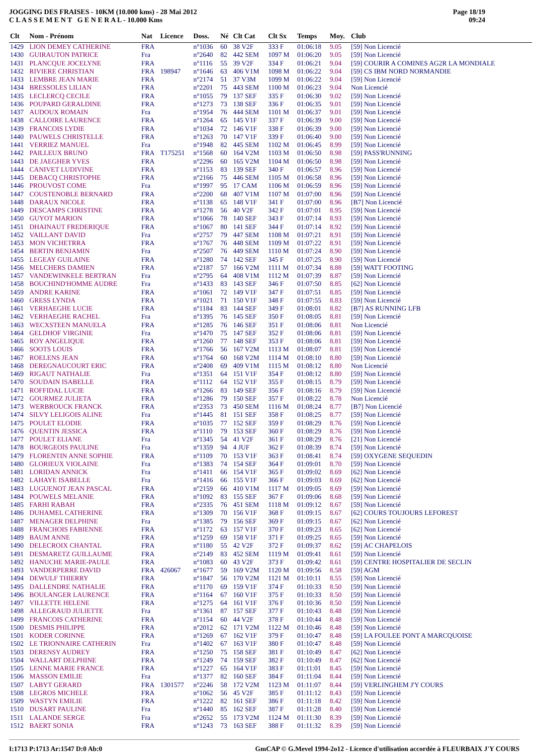JOGGING DES FRAISES - 10KM (10.000 kms) - 28 Mai 2012
C L A S S E M E N T G E N E R A L - 10.000 Kms
Page 18/19
09:24
| Clt | Nom - Prénom | Nat | Licence | Doss. | Né | Clt Cat | Clt Sx | Temps | Moy. | Club |
| --- | --- | --- | --- | --- | --- | --- | --- | --- | --- | --- |
| 1429 | LION DEMEY CATHERINE | FRA | | n°1036 | 60 | 38 V2F | 333 F | 01:06:18 | 9.05 | [59] Non Licencié |
| 1430 | GUIRAUTON PATRICE | Fra | | n°2640 | 82 | 442 SEM | 1097 M | 01:06:20 | 9.05 | [59] Non Licencié |
| 1431 | PLANCQUE JOCELYNE | FRA | | n°1116 | 55 | 39 V2F | 334 F | 01:06:21 | 9.04 | [59] COURIR A COMINES AG2R LA MONDIALE |
| 1432 | RIVIERE CHRISTIAN | FRA | 198947 | n°1646 | 63 | 406 V1M | 1098 M | 01:06:22 | 9.04 | [59] CS IBM NORD NORMANDIE |
| 1433 | LEMBRE JEAN MARIE | FRA | | n°2174 | 51 | 37 V3M | 1099 M | 01:06:22 | 9.04 | [59] Non Licencié |
| 1434 | BRESSOLES LILIAN | FRA | | n°2201 | 75 | 443 SEM | 1100 M | 01:06:23 | 9.04 | Non Licencié |
| 1435 | LECLERCQ CECILE | FRA | | n°1055 | 79 | 137 SEF | 335 F | 01:06:30 | 9.02 | [59] Non Licencié |
| 1436 | POUPARD GERALDINE | FRA | | n°1273 | 73 | 138 SEF | 336 F | 01:06:35 | 9.01 | [59] Non Licencié |
| 1437 | AUDOUX ROMAIN | Fra | | n°1954 | 76 | 444 SEM | 1101 M | 01:06:37 | 9.01 | [59] Non Licencié |
| 1438 | CALLOIRE LAURENCE | FRA | | n°1264 | 65 | 145 V1F | 337 F | 01:06:39 | 9.00 | [59] Non Licencié |
| 1439 | FRANCOIS LYDIE | FRA | | n°1034 | 72 | 146 V1F | 338 F | 01:06:39 | 9.00 | [59] Non Licencié |
| 1440 | PAUWELS CHRISTELLE | FRA | | n°1263 | 70 | 147 V1F | 339 F | 01:06:40 | 9.00 | [59] Non Licencié |
| 1441 | VERRIEZ MANUEL | Fra | | n°1948 | 82 | 445 SEM | 1102 M | 01:06:45 | 8.99 | [59] Non Licencié |
| 1442 | PAILLEUX BRUNO | FRA | T175251 | n°1568 | 60 | 164 V2M | 1103 M | 01:06:50 | 8.98 | [59] PASS'RUNNING |
| 1443 | DE JAEGHER YVES | FRA | | n°2296 | 60 | 165 V2M | 1104 M | 01:06:50 | 8.98 | [59] Non Licencié |
| 1444 | CANIVET LUDIVINE | FRA | | n°1153 | 83 | 139 SEF | 340 F | 01:06:57 | 8.96 | [59] Non Licencié |
| 1445 | DEBACQ CHRISTOPHE | FRA | | n°2166 | 75 | 446 SEM | 1105 M | 01:06:58 | 8.96 | [59] Non Licencié |
| 1446 | PROUVOST COME | Fra | | n°1997 | 95 | 17 CAM | 1106 M | 01:06:59 | 8.96 | [59] Non Licencié |
| 1447 | COUSTENOBLE BERNARD | FRA | | n°2200 | 68 | 407 V1M | 1107 M | 01:07:00 | 8.96 | [59] Non Licencié |
| 1448 | DARAUX NICOLE | FRA | | n°1138 | 65 | 148 V1F | 341 F | 01:07:00 | 8.96 | [B7] Non Licencié |
| 1449 | DESCAMPS CHRISTINE | FRA | | n°1278 | 56 | 40 V2F | 342 F | 01:07:01 | 8.95 | [59] Non Licencié |
| 1450 | GUYOT MARION | FRA | | n°1066 | 78 | 140 SEF | 343 F | 01:07:14 | 8.93 | [59] Non Licencié |
| 1451 | DHAINAUT FREDERIQUE | FRA | | n°1067 | 80 | 141 SEF | 344 F | 01:07:14 | 8.92 | [59] Non Licencié |
| 1452 | VAILLANT DAVID | Fra | | n°2757 | 79 | 447 SEM | 1108 M | 01:07:21 | 8.91 | [59] Non Licencié |
| 1453 | MON VICHETRRA | FRA | | n°1767 | 76 | 448 SEM | 1109 M | 01:07:22 | 8.91 | [59] Non Licencié |
| 1454 | BERTIN BENJAMIN | Fra | | n°2507 | 76 | 449 SEM | 1110 M | 01:07:24 | 8.90 | [59] Non Licencié |
| 1455 | LEGEAY GUILAINE | FRA | | n°1280 | 74 | 142 SEF | 345 F | 01:07:25 | 8.90 | [59] Non Licencié |
| 1456 | MELCHERS DAMIEN | FRA | | n°2187 | 57 | 166 V2M | 1111 M | 01:07:34 | 8.88 | [59] WATT FOOTING |
| 1457 | VANDEWINKELE BERTRAN | Fra | | n°2795 | 64 | 408 V1M | 1112 M | 01:07:39 | 8.87 | [59] Non Licencié |
| 1458 | BOUCHIND'HOMME AUDRE | Fra | | n°1433 | 83 | 143 SEF | 346 F | 01:07:50 | 8.85 | [62] Non Licencié |
| 1459 | ANDRE KARINE | FRA | | n°1061 | 72 | 149 V1F | 347 F | 01:07:51 | 8.85 | [59] Non Licencié |
| 1460 | GRESS LYNDA | FRA | | n°1021 | 71 | 150 V1F | 348 F | 01:07:55 | 8.83 | [59] Non Licencié |
| 1461 | VERHAEGHE LUCIE | FRA | | n°1184 | 83 | 144 SEF | 349 F | 01:08:01 | 8.82 | [B7] AS RUNNING LFB |
| 1462 | VERHAEGHE RACHEL | Fra | | n°1395 | 76 | 145 SEF | 350 F | 01:08:05 | 8.81 | [59] Non Licencié |
| 1463 | WECXSTEEN MANUELA | FRA | | n°1285 | 76 | 146 SEF | 351 F | 01:08:06 | 8.81 | Non Licencié |
| 1464 | GELDHOF VIRGINIE | Fra | | n°1470 | 75 | 147 SEF | 352 F | 01:08:06 | 8.81 | [59] Non Licencié |
| 1465 | ROY ANGELIQUE | FRA | | n°1260 | 77 | 148 SEF | 353 F | 01:08:06 | 8.81 | [59] Non Licencié |
| 1466 | SOOTS LOUIS | FRA | | n°1766 | 56 | 167 V2M | 1113 M | 01:08:07 | 8.81 | [59] Non Licencié |
| 1467 | ROELENS JEAN | FRA | | n°1764 | 60 | 168 V2M | 1114 M | 01:08:10 | 8.80 | [59] Non Licencié |
| 1468 | DEREGNAUCOURT ERIC | FRA | | n°2408 | 69 | 409 V1M | 1115 M | 01:08:12 | 8.80 | Non Licencié |
| 1469 | RIGAUT NATHALIE | Fra | | n°1351 | 64 | 151 V1F | 354 F | 01:08:12 | 8.80 | [59] Non Licencié |
| 1470 | SOUDAIN ISABELLE | FRA | | n°1112 | 64 | 152 V1F | 355 F | 01:08:15 | 8.79 | [59] Non Licencié |
| 1471 | ROFFIDAL LUCIE | FRA | | n°1266 | 83 | 149 SEF | 356 F | 01:08:16 | 8.79 | [59] Non Licencié |
| 1472 | GOURMEZ JULIETA | FRA | | n°1286 | 79 | 150 SEF | 357 F | 01:08:22 | 8.78 | Non Licencié |
| 1473 | WERBROUCK FRANCK | FRA | | n°2353 | 73 | 450 SEM | 1116 M | 01:08:24 | 8.77 | [B7] Non Licencié |
| 1474 | SILVY LELIGOIS ALINE | Fra | | n°1445 | 81 | 151 SEF | 358 F | 01:08:25 | 8.77 | [59] Non Licencié |
| 1475 | POULET ELODIE | FRA | | n°1035 | 77 | 152 SEF | 359 F | 01:08:29 | 8.76 | [59] Non Licencié |
| 1476 | QUENTIN JESSICA | FRA | | n°1110 | 79 | 153 SEF | 360 F | 01:08:29 | 8.76 | [59] Non Licencié |
| 1477 | POULET ELIANE | Fra | | n°1345 | 54 | 41 V2F | 361 F | 01:08:29 | 8.76 | [21] Non Licencié |
| 1478 | BOURGEOIS PAULINE | Fra | | n°1359 | 94 | 4 JUF | 362 F | 01:08:39 | 8.74 | [59] Non Licencié |
| 1479 | FLORENTIN ANNE SOPHIE | FRA | | n°1109 | 70 | 153 V1F | 363 F | 01:08:41 | 8.74 | [59] OXYGENE SEQUEDIN |
| 1480 | GLORIEUX VIOLAINE | Fra | | n°1383 | 74 | 154 SEF | 364 F | 01:09:01 | 8.70 | [59] Non Licencié |
| 1481 | LORIDAN ANNICK | Fra | | n°1411 | 66 | 154 V1F | 365 F | 01:09:02 | 8.69 | [62] Non Licencié |
| 1482 | LAHAYE ISABELLE | Fra | | n°1416 | 66 | 155 V1F | 366 F | 01:09:03 | 8.69 | [62] Non Licencié |
| 1483 | LUGUENOT JEAN PASCAL | FRA | | n°2159 | 66 | 410 V1M | 1117 M | 01:09:05 | 8.69 | [59] Non Licencié |
| 1484 | POUWELS MELANIE | FRA | | n°1092 | 83 | 155 SEF | 367 F | 01:09:06 | 8.68 | [59] Non Licencié |
| 1485 | FARHI RABAH | FRA | | n°2335 | 76 | 451 SEM | 1118 M | 01:09:12 | 8.67 | [59] Non Licencié |
| 1486 | DUHAMEL CATHERINE | FRA | | n°1309 | 70 | 156 V1F | 368 F | 01:09:15 | 8.67 | [62] COURS TOUJOURS LEFOREST |
| 1487 | MENAGER DELPHINE | Fra | | n°1385 | 79 | 156 SEF | 369 F | 01:09:15 | 8.67 | [62] Non Licencié |
| 1488 | FRANCHOIS FABIENNE | FRA | | n°1172 | 63 | 157 V1F | 370 F | 01:09:23 | 8.65 | [62] Non Licencié |
| 1489 | BAUM ANNE | FRA | | n°1259 | 69 | 158 V1F | 371 F | 01:09:25 | 8.65 | [59] Non Licencié |
| 1490 | DELECROIX CHANTAL | FRA | | n°1180 | 55 | 42 V2F | 372 F | 01:09:37 | 8.62 | [59] AC CHAPELOIS |
| 1491 | DESMARETZ GUILLAUME | FRA | | n°2149 | 83 | 452 SEM | 1119 M | 01:09:41 | 8.61 | [59] Non Licencié |
| 1492 | HANUCHE MARIE-PAULE | FRA | | n°1083 | 60 | 43 V2F | 373 F | 01:09:42 | 8.61 | [59] CENTRE HOSPITALIER DE SECLIN |
| 1493 | VANDERPERRE DAVID | FRA | 426067 | n°1677 | 59 | 169 V2M | 1120 M | 01:09:56 | 8.58 | [59] AGM |
| 1494 | DEWULF THIERRY | FRA | | n°1847 | 56 | 170 V2M | 1121 M | 01:10:11 | 8.55 | [59] Non Licencié |
| 1495 | DALLENDRE NATHALIE | FRA | | n°1170 | 69 | 159 V1F | 374 F | 01:10:33 | 8.50 | [59] Non Licencié |
| 1496 | BOULANGER LAURENCE | FRA | | n°1164 | 67 | 160 V1F | 375 F | 01:10:33 | 8.50 | [59] Non Licencié |
| 1497 | VILLETTE HELENE | FRA | | n°1275 | 64 | 161 V1F | 376 F | 01:10:36 | 8.50 | [59] Non Licencié |
| 1498 | ALLEGRAUD JULIETTE | Fra | | n°1361 | 87 | 157 SEF | 377 F | 01:10:43 | 8.48 | [59] Non Licencié |
| 1499 | FRANCOIS CATHERINE | FRA | | n°1154 | 60 | 44 V2F | 378 F | 01:10:44 | 8.48 | [59] Non Licencié |
| 1500 | DESMIS PHILIPPE | FRA | | n°2012 | 62 | 171 V2M | 1122 M | 01:10:46 | 8.48 | [59] Non Licencié |
| 1501 | KODER CORINNE | FRA | | n°1269 | 67 | 162 V1F | 379 F | 01:10:47 | 8.48 | [59] LA FOULEE PONT A MARCQUOISE |
| 1502 | LE TRIONNAIRE CATHERIN | Fra | | n°1402 | 67 | 163 V1F | 380 F | 01:10:47 | 8.48 | [59] Non Licencié |
| 1503 | DERENSY AUDREY | FRA | | n°1250 | 75 | 158 SEF | 381 F | 01:10:49 | 8.47 | [62] Non Licencié |
| 1504 | WALLART DELPHINE | FRA | | n°1249 | 74 | 159 SEF | 382 F | 01:10:49 | 8.47 | [62] Non Licencié |
| 1505 | LENNE MARIE FRANCE | FRA | | n°1227 | 65 | 164 V1F | 383 F | 01:11:01 | 8.45 | [59] Non Licencié |
| 1506 | MASSON EMILIE | Fra | | n°1377 | 82 | 160 SEF | 384 F | 01:11:04 | 8.44 | [59] Non Licencié |
| 1507 | LABYT GERARD | FRA | 1301577 | n°2246 | 58 | 172 V2M | 1123 M | 01:11:07 | 8.44 | [59] VERLINGHEM J'Y COURS |
| 1508 | LEGROS MICHELE | FRA | | n°1062 | 56 | 45 V2F | 385 F | 01:11:12 | 8.43 | [59] Non Licencié |
| 1509 | WASTYN EMILIE | FRA | | n°1222 | 82 | 161 SEF | 386 F | 01:11:18 | 8.42 | [59] Non Licencié |
| 1510 | DUSART PAULINE | Fra | | n°1440 | 85 | 162 SEF | 387 F | 01:11:28 | 8.40 | [59] Non Licencié |
| 1511 | LALANDE SERGE | Fra | | n°2652 | 55 | 173 V2M | 1124 M | 01:11:30 | 8.39 | [59] Non Licencié |
| 1512 | BAERT SONIA | FRA | | n°1243 | 73 | 163 SEF | 388 F | 01:11:32 | 8.39 | [59] Non Licencié |
I:1713 P:1713 Ar:1547 D:0 Ab:0 GmCAP © G.Mevel 1994-2o12 - Licence d'utilisation accordée à FLEURBAIX J'Y COURS